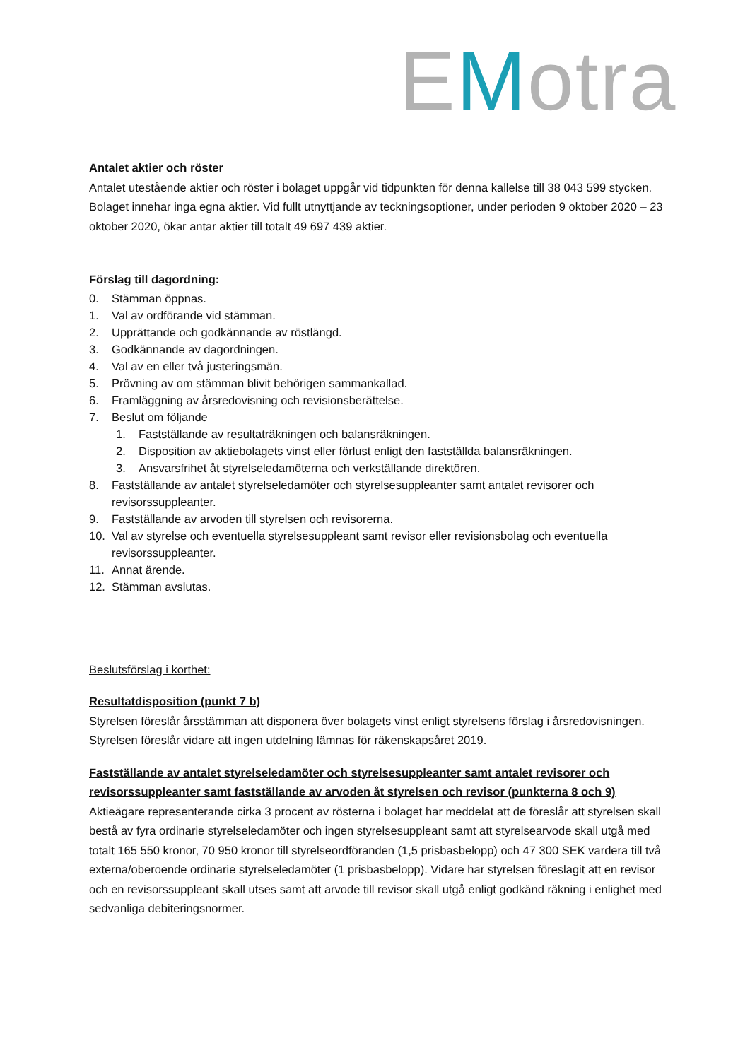EMotra
Antalet aktier och röster
Antalet utestående aktier och röster i bolaget uppgår vid tidpunkten för denna kallelse till 38 043 599 stycken. Bolaget innehar inga egna aktier. Vid fullt utnyttjande av teckningsoptioner, under perioden 9 oktober 2020 – 23 oktober 2020, ökar antar aktier till totalt 49 697 439 aktier.
Förslag till dagordning:
0. Stämman öppnas.
1. Val av ordförande vid stämman.
2. Upprättande och godkännande av röstlängd.
3. Godkännande av dagordningen.
4. Val av en eller två justeringsmän.
5. Prövning av om stämman blivit behörigen sammankallad.
6. Framläggning av årsredovisning och revisionsberättelse.
7. Beslut om följande
1. Fastställande av resultaträkningen och balansräkningen.
2. Disposition av aktiebolagets vinst eller förlust enligt den fastställda balansräkningen.
3. Ansvarsfrihet åt styrelseledamöterna och verkställande direktören.
8. Fastställande av antalet styrelseledamöter och styrelsesuppleanter samt antalet revisorer och revisorssuppleanter.
9. Fastställande av arvoden till styrelsen och revisorerna.
10. Val av styrelse och eventuella styrelsesuppleant samt revisor eller revisionsbolag och eventuella revisorssuppleanter.
11. Annat ärende.
12. Stämman avslutas.
Beslutsförslag i korthet:
Resultatdisposition (punkt 7 b)
Styrelsen föreslår årsstämman att disponera över bolagets vinst enligt styrelsens förslag i årsredovisningen. Styrelsen föreslår vidare att ingen utdelning lämnas för räkenskapsåret 2019.
Fastställande av antalet styrelseledamöter och styrelsesuppleanter samt antalet revisorer och revisorssuppleanter samt fastställande av arvoden åt styrelsen och revisor (punkterna 8 och 9)
Aktieägare representerande cirka 3 procent av rösterna i bolaget har meddelat att de föreslår att styrelsen skall bestå av fyra ordinarie styrelseledamöter och ingen styrelsesuppleant samt att styrelsearvode skall utgå med totalt 165 550 kronor, 70 950 kronor till styrelseordföranden (1,5 prisbasbelopp) och 47 300 SEK vardera till två externa/oberoende ordinarie styrelseledamöter (1 prisbasbelopp). Vidare har styrelsen föreslagit att en revisor och en revisorssuppleant skall utses samt att arvode till revisor skall utgå enligt godkänd räkning i enlighet med sedvanliga debiteringsnormer.